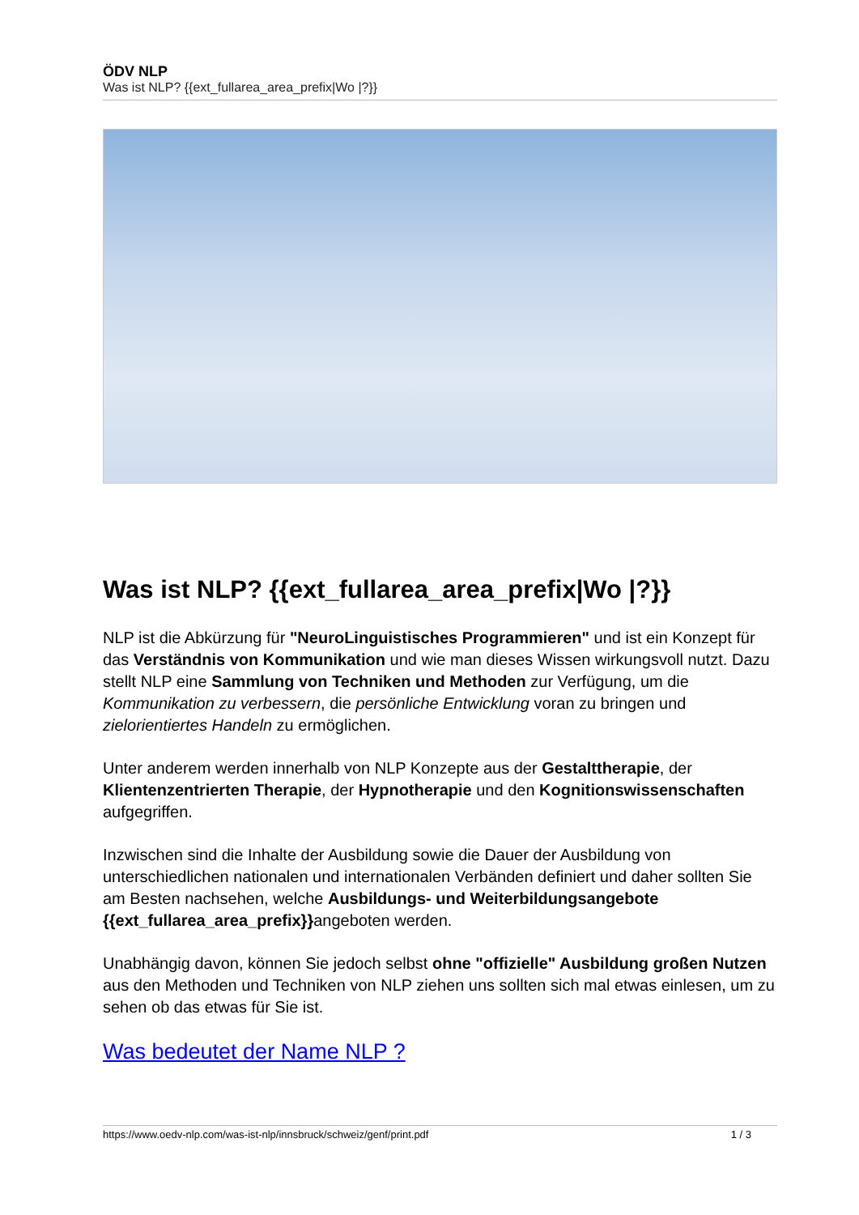ÖDV NLP
Was ist NLP? {{ext_fullarea_area_prefix|Wo |?}}
Was ist NLP? {{ext_fullarea_area_prefix|Wo |?}}
NLP ist die Abkürzung für "NeuroLinguistisches Programmieren" und ist ein Konzept für das Verständnis von Kommunikation und wie man dieses Wissen wirkungsvoll nutzt. Dazu stellt NLP eine Sammlung von Techniken und Methoden zur Verfügung, um die Kommunikation zu verbessern, die persönliche Entwicklung voran zu bringen und zielorientiertes Handeln zu ermöglichen.
Unter anderem werden innerhalb von NLP Konzepte aus der Gestalttherapie, der Klientenzentrierten Therapie, der Hypnotherapie und den Kognitionswissenschaften aufgegriffen.
Inzwischen sind die Inhalte der Ausbildung sowie die Dauer der Ausbildung von unterschiedlichen nationalen und internationalen Verbänden definiert und daher sollten Sie am Besten nachsehen, welche Ausbildungs- und Weiterbildungsangebote {{ext_fullarea_area_prefix}}angeboten werden.
Unabhängig davon, können Sie jedoch selbst ohne "offizielle" Ausbildung großen Nutzen aus den Methoden und Techniken von NLP ziehen uns sollten sich mal etwas einlesen, um zu sehen ob das etwas für Sie ist.
Was bedeutet der Name NLP ?
https://www.oedv-nlp.com/was-ist-nlp/innsbruck/schweiz/genf/print.pdf 1 / 3